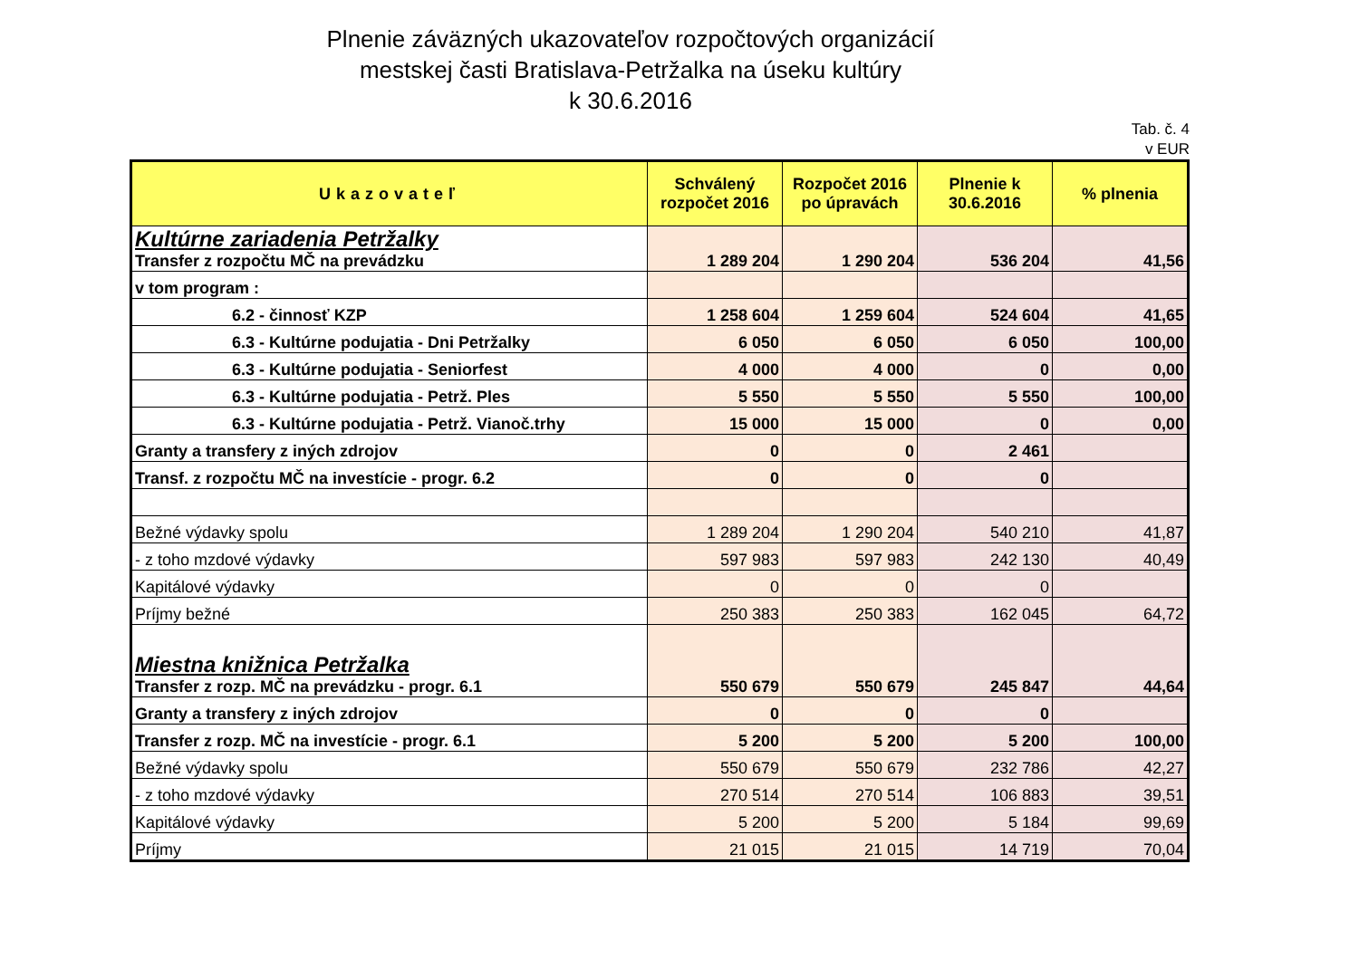Plnenie záväzných ukazovateľov rozpočtových organizácií
mestskej časti Bratislava-Petržalka na úseku kultúry
k 30.6.2016
Tab. č. 4
v EUR
| Ukazovateľ | Schválený rozpočet 2016 | Rozpočet 2016 po úpravách | Plnenie k 30.6.2016 | % plnenia |
| --- | --- | --- | --- | --- |
| Kultúrne zariadenia Petržalky Transfer z rozpočtu MČ na prevádzku | 1 289 204 | 1 290 204 | 536 204 | 41,56 |
| v tom program : | | | | |
| 6.2 - činnosť KZP | 1 258 604 | 1 259 604 | 524 604 | 41,65 |
| 6.3 - Kultúrne podujatia - Dni Petržalky | 6 050 | 6 050 | 6 050 | 100,00 |
| 6.3 - Kultúrne podujatia - Seniorfest | 4 000 | 4 000 | 0 | 0,00 |
| 6.3 - Kultúrne podujatia - Petrž. Ples | 5 550 | 5 550 | 5 550 | 100,00 |
| 6.3 - Kultúrne podujatia - Petrž. Vianoč.trhy | 15 000 | 15 000 | 0 | 0,00 |
| Granty a transfery z iných zdrojov | 0 | 0 | 2 461 | |
| Transf. z rozpočtu MČ na investície - progr. 6.2 | 0 | 0 | 0 | |
| Bežné výdavky spolu | 1 289 204 | 1 290 204 | 540 210 | 41,87 |
| - z toho mzdové výdavky | 597 983 | 597 983 | 242 130 | 40,49 |
| Kapitálové výdavky | 0 | 0 | 0 | |
| Príjmy bežné | 250 383 | 250 383 | 162 045 | 64,72 |
| Miestna knižnica Petržalka Transfer z rozp. MČ na prevádzku - progr. 6.1 | 550 679 | 550 679 | 245 847 | 44,64 |
| Granty a transfery z iných zdrojov | 0 | 0 | 0 | |
| Transfer z rozp. MČ na investície - progr. 6.1 | 5 200 | 5 200 | 5 200 | 100,00 |
| Bežné výdavky spolu | 550 679 | 550 679 | 232 786 | 42,27 |
| - z toho mzdové výdavky | 270 514 | 270 514 | 106 883 | 39,51 |
| Kapitálové výdavky | 5 200 | 5 200 | 5 184 | 99,69 |
| Príjmy | 21 015 | 21 015 | 14 719 | 70,04 |